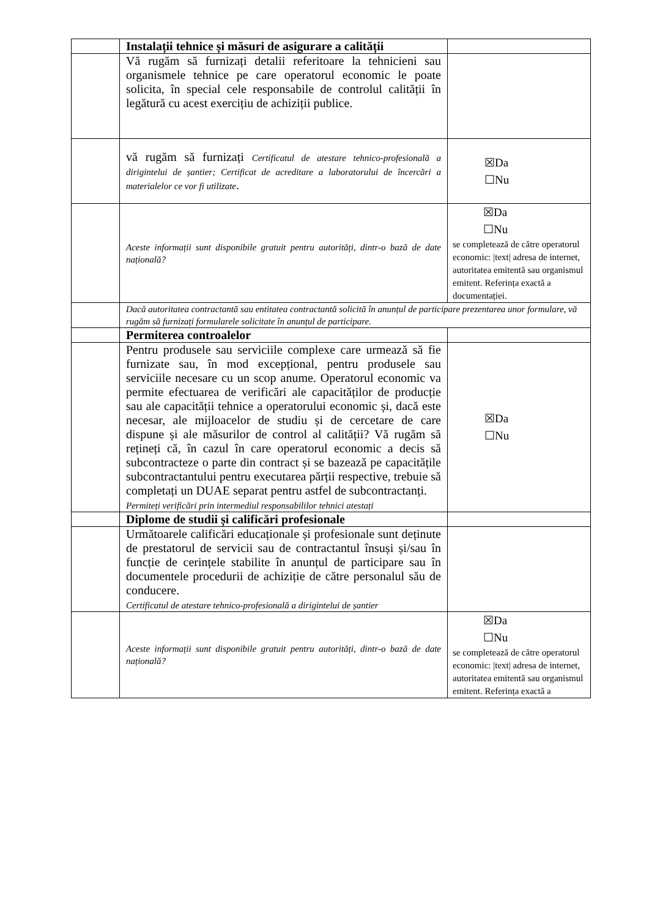| | Instalații tehnice și măsuri de asigurare a calității | |
| | Vă rugăm să furnizați detalii referitoare la tehnicieni sau organismele tehnice pe care operatorul economic le poate solicita, în special cele responsabile de controlul calității în legătură cu acest exercițiu de achiziții publice. | |
| | vă rugăm să furnizați Certificatul de atestare tehnico-profesională a dirigintelui de șantier; Certificat de acreditare a laboratorului de încercări a materialelor ce vor fi utilizate . | ☒Da ☐Nu |
| | Aceste informații sunt disponibile gratuit pentru autorități, dintr-o bază de date națională? | ☒Da ☐Nu se completează de către operatorul economic: /text/ adresa de internet, autoritatea emitentă sau organismul emitent. Referința exactă a documentației. |
| | Dacă autoritatea contractantă sau entitatea contractantă solicită în anunțul de participare prezentarea unor formulare, vă rugăm să furnizați formularele solicitate în anunțul de participare. | |
| | Permiterea controalelor | |
| | Pentru produsele sau serviciile complexe care urmează să fie furnizate sau, în mod excepțional, pentru produsele sau serviciile necesare cu un scop anume. Operatorul economic va permite efectuarea de verificări ale capacităților de producție sau ale capacității tehnice a operatorului economic și, dacă este necesar, ale mijloacelor de studiu și de cercetare de care dispune și ale măsurilor de control al calității? Vă rugăm să rețineți că, în cazul în care operatorul economic a decis să subcontracteze o parte din contract și se bazează pe capacitățile subcontractantului pentru executarea părții respective, trebuie să completați un DUAE separat pentru astfel de subcontractanți. Permiteți verificări prin intermediul responsabililor tehnici atestați | ☒Da ☐Nu |
| | Diplome de studii și calificări profesionale | |
| | Următoarele calificări educaționale și profesionale sunt deținute de prestatorul de servicii sau de contractantul însuși și/sau în funcție de cerințele stabilite în anunțul de participare sau în documentele procedurii de achiziție de către personalul său de conducere. Certificatul de atestare tehnico-profesională a dirigintelui de șantier | |
| | Aceste informații sunt disponibile gratuit pentru autorități, dintr-o bază de date națională? | ☒Da ☐Nu se completează de către operatorul economic: /text/ adresa de internet, autoritatea emitentă sau organismul emitent. Referința exactă a |